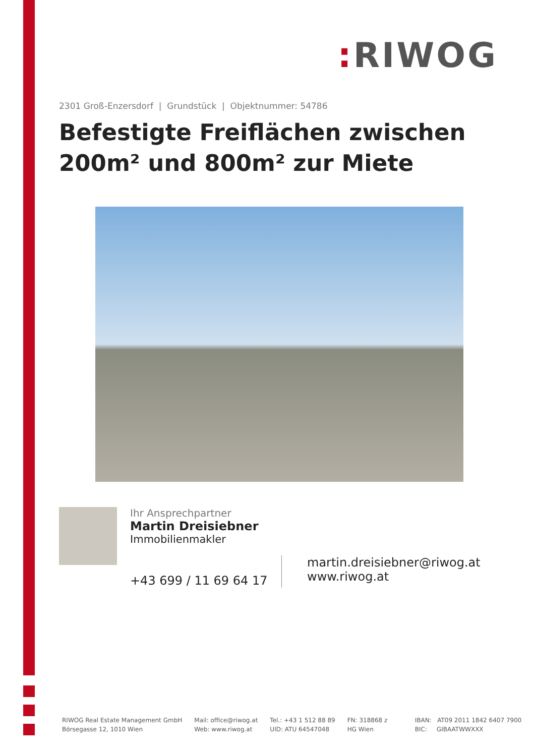: RIWOG
2301 Groß-Enzersdorf | Grundstück | Objektnummer: 54786
Befestigte Freiflächen zwischen 200m² und 800m² zur Miete
Ihr Ansprechpartner
Martin Dreisiebner
Immobilienmakler
+43 699 / 11 69 64 17
martin.dreisiebner@riwog.at
www.riwog.at
RIWOG Real Estate Management GmbH
Börsegasse 12, 1010 Wien
Mail: office@riwog.at
Web: www.riwog.at
Tel.: +43 1 512 88 89
UID: ATU 64547048
FN: 318868 z
HG Wien
IBAN: AT09 2011 1842 6407 7900
BIC: GIBAATWWXXX